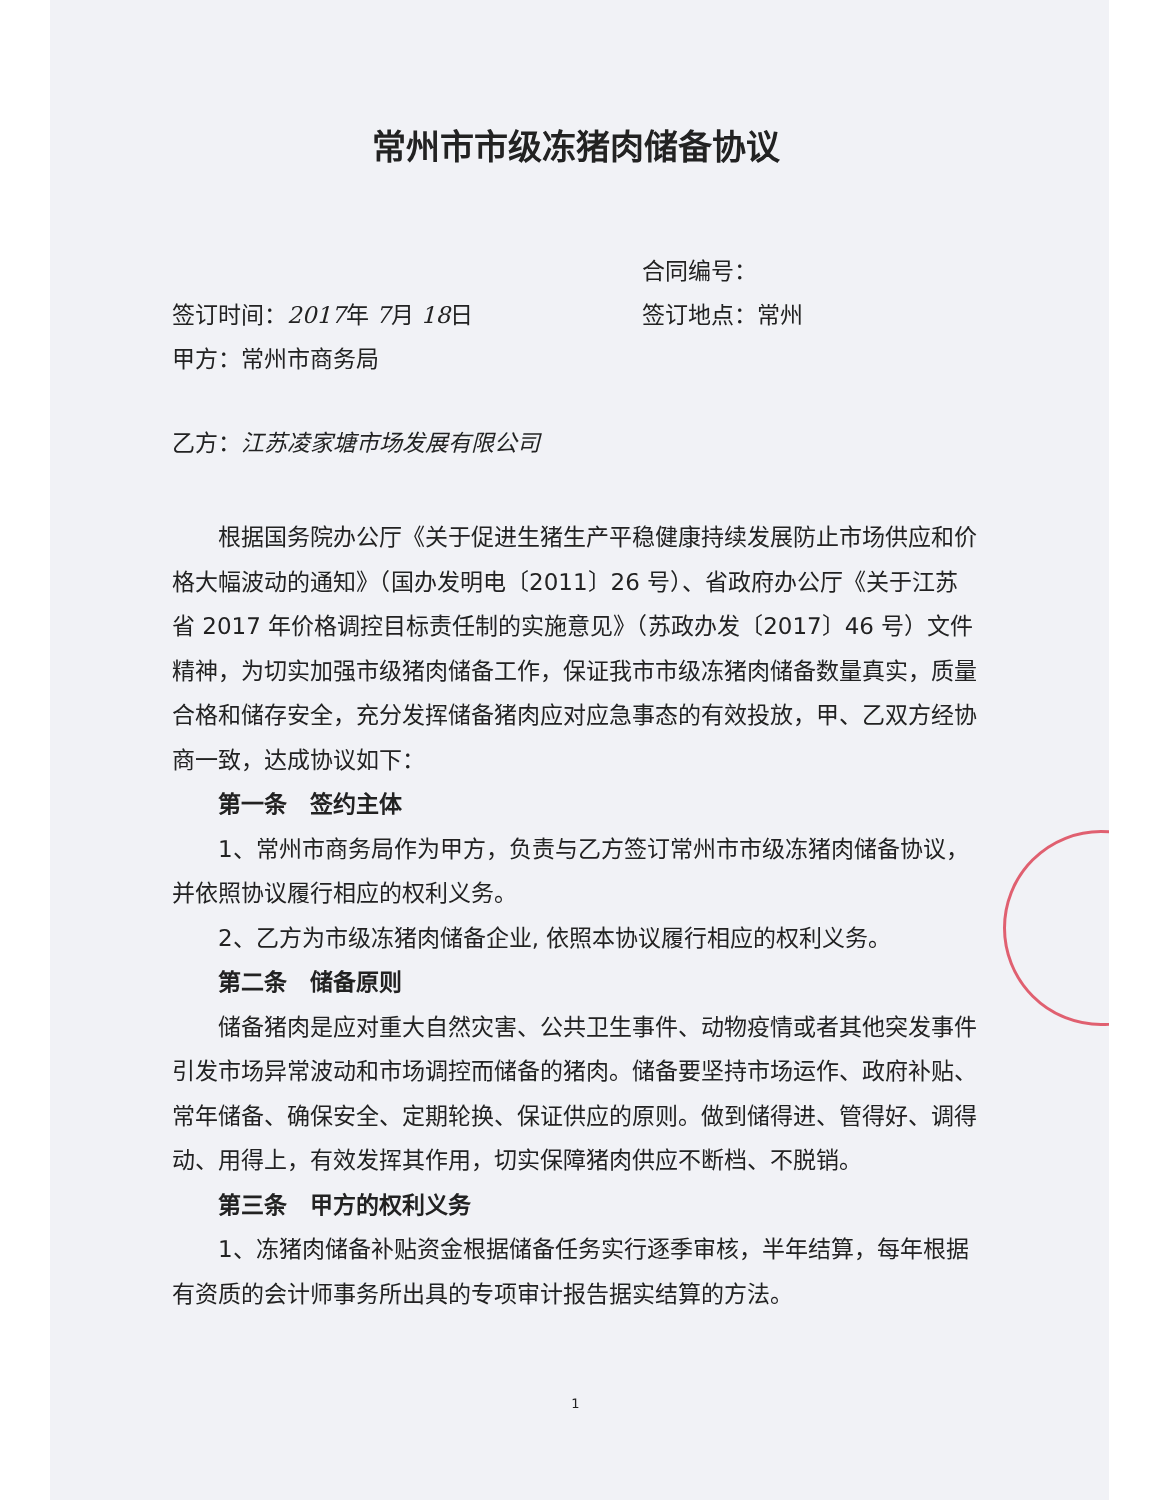常州市市级冻猪肉储备协议
合同编号：
签订时间：2017年 7月 18日 签订地点：常州
甲方：常州市商务局
乙方：江苏凌家塘市场发展有限公司
根据国务院办公厅《关于促进生猪生产平稳健康持续发展防止市场供应和价格大幅波动的通知》（国办发明电〔2011〕26 号）、省政府办公厅《关于江苏省 2017 年价格调控目标责任制的实施意见》（苏政办发〔2017〕46 号）文件精神，为切实加强市级猪肉储备工作，保证我市市级冻猪肉储备数量真实，质量合格和储存安全，充分发挥储备猪肉应对应急事态的有效投放，甲、乙双方经协商一致，达成协议如下：
第一条　签约主体
1、常州市商务局作为甲方，负责与乙方签订常州市市级冻猪肉储备协议，并依照协议履行相应的权利义务。
2、乙方为市级冻猪肉储备企业, 依照本协议履行相应的权利义务。
第二条　储备原则
储备猪肉是应对重大自然灾害、公共卫生事件、动物疫情或者其他突发事件引发市场异常波动和市场调控而储备的猪肉。储备要坚持市场运作、政府补贴、常年储备、确保安全、定期轮换、保证供应的原则。做到储得进、管得好、调得动、用得上，有效发挥其作用，切实保障猪肉供应不断档、不脱销。
第三条　甲方的权利义务
1、冻猪肉储备补贴资金根据储备任务实行逐季审核，半年结算，每年根据有资质的会计师事务所出具的专项审计报告据实结算的方法。
1